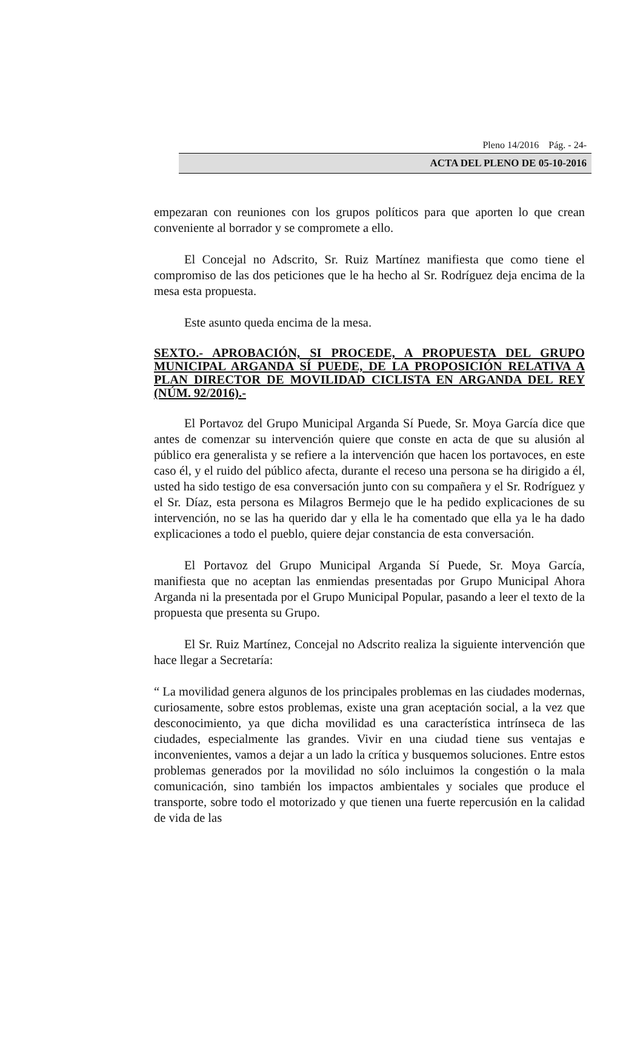Pleno 14/2016 Pág. - 24-
ACTA DEL PLENO DE 05-10-2016
empezaran con reuniones con los grupos políticos para que aporten lo que crean conveniente al borrador y se compromete a ello.
El Concejal no Adscrito, Sr. Ruiz Martínez manifiesta que como tiene el compromiso de las dos peticiones que le ha hecho al Sr. Rodríguez deja encima de la mesa esta propuesta.
Este asunto queda encima de la mesa.
SEXTO.- APROBACIÓN, SI PROCEDE, A PROPUESTA DEL GRUPO MUNICIPAL ARGANDA SÍ PUEDE, DE LA PROPOSICIÓN RELATIVA A PLAN DIRECTOR DE MOVILIDAD CICLISTA EN ARGANDA DEL REY (NÚM. 92/2016).-
El Portavoz del Grupo Municipal Arganda Sí Puede, Sr. Moya García dice que antes de comenzar su intervención quiere que conste en acta de que su alusión al público era generalista y se refiere a la intervención que hacen los portavoces, en este caso él, y el ruido del público afecta, durante el receso una persona se ha dirigido a él, usted ha sido testigo de esa conversación junto con su compañera y el Sr. Rodríguez y el Sr. Díaz, esta persona es Milagros Bermejo que le ha pedido explicaciones de su intervención, no se las ha querido dar y ella le ha comentado que ella ya le ha dado explicaciones a todo el pueblo, quiere dejar constancia de esta conversación.
El Portavoz del Grupo Municipal Arganda Sí Puede, Sr. Moya García, manifiesta que no aceptan las enmiendas presentadas por Grupo Municipal Ahora Arganda ni la presentada por el Grupo Municipal Popular, pasando a leer el texto de la propuesta que presenta su Grupo.
El Sr. Ruiz Martínez, Concejal no Adscrito realiza la siguiente intervención que hace llegar a Secretaría:
“ La movilidad genera algunos de los principales problemas en las ciudades modernas, curiosamente, sobre estos problemas, existe una gran aceptación social, a la vez que desconocimiento, ya que dicha movilidad es una característica intrínseca de las ciudades, especialmente las grandes. Vivir en una ciudad tiene sus ventajas e inconvenientes, vamos a dejar a un lado la crítica y busquemos soluciones. Entre estos problemas generados por la movilidad no sólo incluimos la congestión o la mala comunicación, sino también los impactos ambientales y sociales que produce el transporte, sobre todo el motorizado y que tienen una fuerte repercusión en la calidad de vida de las